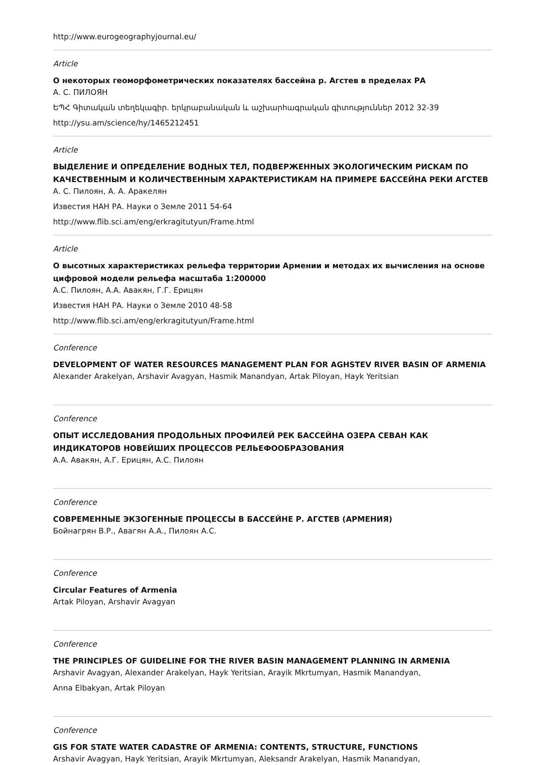http://www.eurogeographyjournal.eu/
Article
О некоторых геоморфометрических показателях бассейна р. Агстев в пределах РА
А. С. ПИЛОЯН
ԵՊՀ Գիտական տեղեկագիր. երկրաբանական և աշխարհագրական գիտություններ 2012 32-39
http://ysu.am/science/hy/1465212451
Article
ВЫДЕЛЕНИЕ И ОПРЕДЕЛЕНИЕ ВОДНЫХ ТЕЛ, ПОДВЕРЖЕННЫХ ЭКОЛОГИЧЕСКИМ РИСКАМ ПО КАЧЕСТВЕННЫМ И КОЛИЧЕСТВЕННЫМ ХАРАКТЕРИСТИКАМ НА ПРИМЕРЕ БАССЕЙНА РЕКИ АГСТЕВ
А. С. Пилоян, А. А. Аракелян
Известия НАН РА. Науки о Земле 2011 54-64
http://www.flib.sci.am/eng/erkragitutyun/Frame.html
Article
О высотных характеристиках рельефа территории Армении и методах их вычисления на основе цифровой модели рельефа масштаба 1:200000
А.С. Пилоян, А.А. Авакян, Г.Г. Ерицян
Известия НАН РА. Науки о Земле 2010 48-58
http://www.flib.sci.am/eng/erkragitutyun/Frame.html
Conference
DEVELOPMENT OF WATER RESOURCES MANAGEMENT PLAN FOR AGHSTEV RIVER BASIN OF ARMENIA
Alexander Arakelyan, Arshavir Avagyan, Hasmik Manandyan, Artak Piloyan, Hayk Yeritsian
Conference
ОПЫТ ИССЛЕДОВАНИЯ ПРОДОЛЬНЫХ ПРОФИЛЕЙ РЕК БАССЕЙНА ОЗЕРА СЕВАН КАК ИНДИКАТОРОВ НОВЕЙШИХ ПРОЦЕССОВ РЕЛЬЕФООБРАЗОВАНИЯ
А.А. Авакян, А.Г. Ерицян, А.С. Пилоян
Conference
СОВРЕМЕННЫЕ ЭКЗОГЕННЫЕ ПРОЦЕССЫ В БАССЕЙНЕ Р. АГСТЕВ (АРМЕНИЯ)
Бойнагрян В.Р., Авагян А.А., Пилоян А.С.
Conference
Circular Features of Armenia
Artak Piloyan, Arshavir Avagyan
Conference
THE PRINCIPLES OF GUIDELINE FOR THE RIVER BASIN MANAGEMENT PLANNING IN ARMENIA
Arshavir Avagyan, Alexander Arakelyan, Hayk Yeritsian, Arayik Mkrtumyan, Hasmik Manandyan,
Anna Elbakyan, Artak Piloyan
Conference
GIS FOR STATE WATER CADASTRE OF ARMENIA: CONTENTS, STRUCTURE, FUNCTIONS
Arshavir Avagyan, Hayk Yeritsian, Arayik Mkrtumyan, Aleksandr Arakelyan, Hasmik Manandyan,